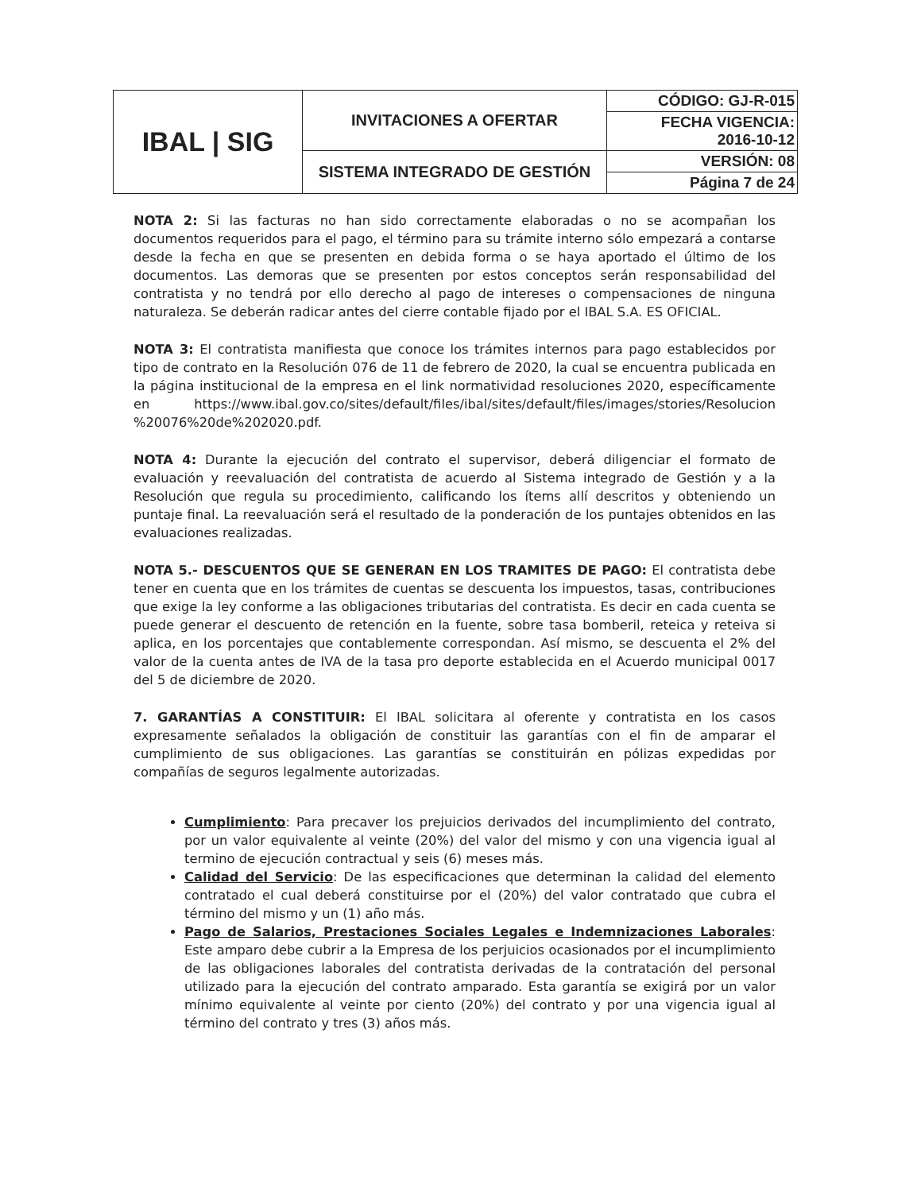| IBAL / SIG | INVITACIONES A OFERTAR | CÓDIGO: GJ-R-015 |
| | | FECHA VIGENCIA: 2016-10-12 |
| | SISTEMA INTEGRADO DE GESTIÓN | VERSIÓN: 08 |
| | | Página 7 de 24 |
NOTA 2: Si las facturas no han sido correctamente elaboradas o no se acompañan los documentos requeridos para el pago, el término para su trámite interno sólo empezará a contarse desde la fecha en que se presenten en debida forma o se haya aportado el último de los documentos. Las demoras que se presenten por estos conceptos serán responsabilidad del contratista y no tendrá por ello derecho al pago de intereses o compensaciones de ninguna naturaleza. Se deberán radicar antes del cierre contable fijado por el IBAL S.A. ES OFICIAL.
NOTA 3: El contratista manifiesta que conoce los trámites internos para pago establecidos por tipo de contrato en la Resolución 076 de 11 de febrero de 2020, la cual se encuentra publicada en la página institucional de la empresa en el link normatividad resoluciones 2020, específicamente en https://www.ibal.gov.co/sites/default/files/ibal/sites/default/files/images/stories/Resolucion %20076%20de%202020.pdf.
NOTA 4: Durante la ejecución del contrato el supervisor, deberá diligenciar el formato de evaluación y reevaluación del contratista de acuerdo al Sistema integrado de Gestión y a la Resolución que regula su procedimiento, calificando los ítems allí descritos y obteniendo un puntaje final. La reevaluación será el resultado de la ponderación de los puntajes obtenidos en las evaluaciones realizadas.
NOTA 5.- DESCUENTOS QUE SE GENERAN EN LOS TRAMITES DE PAGO: El contratista debe tener en cuenta que en los trámites de cuentas se descuenta los impuestos, tasas, contribuciones que exige la ley conforme a las obligaciones tributarias del contratista. Es decir en cada cuenta se puede generar el descuento de retención en la fuente, sobre tasa bomberil, reteica y reteiva si aplica, en los porcentajes que contablemente correspondan. Así mismo, se descuenta el 2% del valor de la cuenta antes de IVA de la tasa pro deporte establecida en el Acuerdo municipal 0017 del 5 de diciembre de 2020.
7. GARANTÍAS A CONSTITUIR: El IBAL solicitara al oferente y contratista en los casos expresamente señalados la obligación de constituir las garantías con el fin de amparar el cumplimiento de sus obligaciones. Las garantías se constituirán en pólizas expedidas por compañías de seguros legalmente autorizadas.
Cumplimiento: Para precaver los prejuicios derivados del incumplimiento del contrato, por un valor equivalente al veinte (20%) del valor del mismo y con una vigencia igual al termino de ejecución contractual y seis (6) meses más.
Calidad del Servicio: De las especificaciones que determinan la calidad del elemento contratado el cual deberá constituirse por el (20%) del valor contratado que cubra el término del mismo y un (1) año más.
Pago de Salarios, Prestaciones Sociales Legales e Indemnizaciones Laborales: Este amparo debe cubrir a la Empresa de los perjuicios ocasionados por el incumplimiento de las obligaciones laborales del contratista derivadas de la contratación del personal utilizado para la ejecución del contrato amparado. Esta garantía se exigirá por un valor mínimo equivalente al veinte por ciento (20%) del contrato y por una vigencia igual al término del contrato y tres (3) años más.